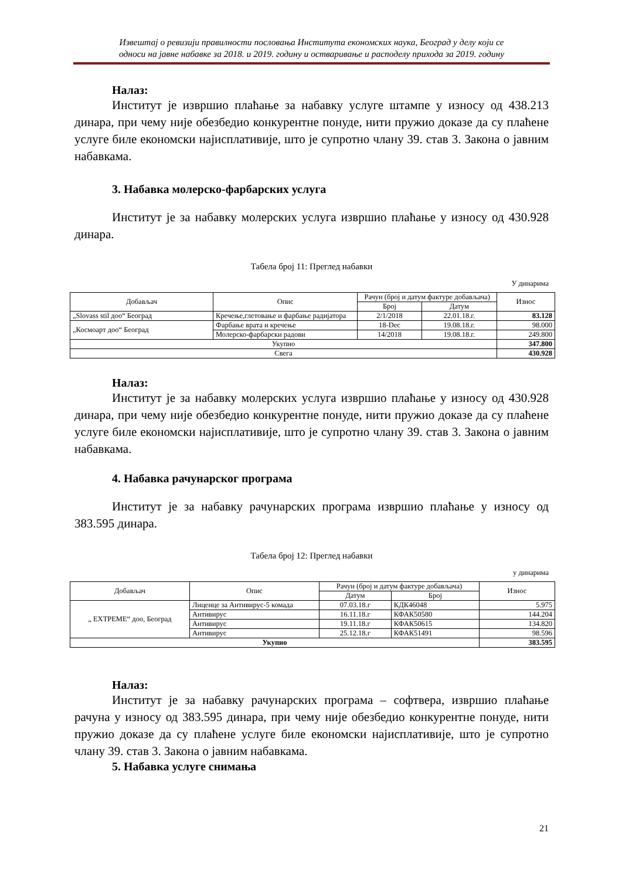Извештај о ревизији правилности пословања Института економских наука, Београд у делу који се
односи на јавне набавке за 2018. и 2019. годину и остваривање и расподелу прихода за 2019. годину
Налаз:
Институт је извршио плаћање за набавку услуге штампе у износу од 438.213 динара, при чему није обезбедио конкурентне понуде, нити пружио доказе да су плаћене услуге биле економски најисплативије, што је супротно члану 39. став 3. Закона о јавним набавкама.
3. Набавка молерско-фарбарских услуга
Институт је за набавку молерских услуга извршио плаћање у износу од 430.928 динара.
Табела број 11: Преглед набавки
У динарима
| Добављач | Опис | Рачун (број и датум фактуре добављача) | | Износ |
| --- | --- | --- | --- | --- |
| | | Број | Датум | |
| „Slovass stil доо“ Београд | Кречење,глетовање и фарбање радијатора | 2/1/2018 | 22.01.18.г. | 83.128 |
| „Космоарт доо“ Београд | Фарбање врата и кречење | 18-Dec | 19.08.18.г. | 98.000 |
| | Молерско-фарбарски радови | 14/2018 | 19.08.18.г. | 249.800 |
| Укупно | | | | 347.800 |
| Свега | | | | 430.928 |
Налаз:
Институт је за набавку молерских услуга извршио плаћање у износу од 430.928 динара, при чему није обезбедио конкурентне понуде, нити пружио доказе да су плаћене услуге биле економски најисплативије, што је супротно члану 39. став 3. Закона о јавним набавкама.
4. Набавка рачунарског програма
Институт је за набавку рачунарских програма извршио плаћање у износу од 383.595 динара.
Табела број 12: Преглед набавки
у динарима
| Добављач | Опис | Рачун (број и датум фактуре добављача) | | Износ |
| --- | --- | --- | --- | --- |
| | | Датум | Број | |
| „ EXTPEME“ доо, Београд | Лиценце за Антивирус-5 комада | 07.03.18.г | КДК46048 | 5.975 |
| | Антивирус | 16.11.18.г | КФАК50580 | 144.204 |
| | Антивирус | 19.11.18.г | КФАК50615 | 134.820 |
| | Антивирус | 25.12.18.г | КФАК51491 | 98.596 |
| Укупно | | | | 383.595 |
Налаз:
Институт је за набавку рачунарских програма – софтвера, извршио плаћање рачуна у износу од 383.595 динара, при чему није обезбедио конкурентне понуде, нити пружио доказе да су плаћене услуге биле економски најисплативије, што је супротно члану 39. став 3. Закона о јавним набавкама.
5. Набавка услуге снимања
21